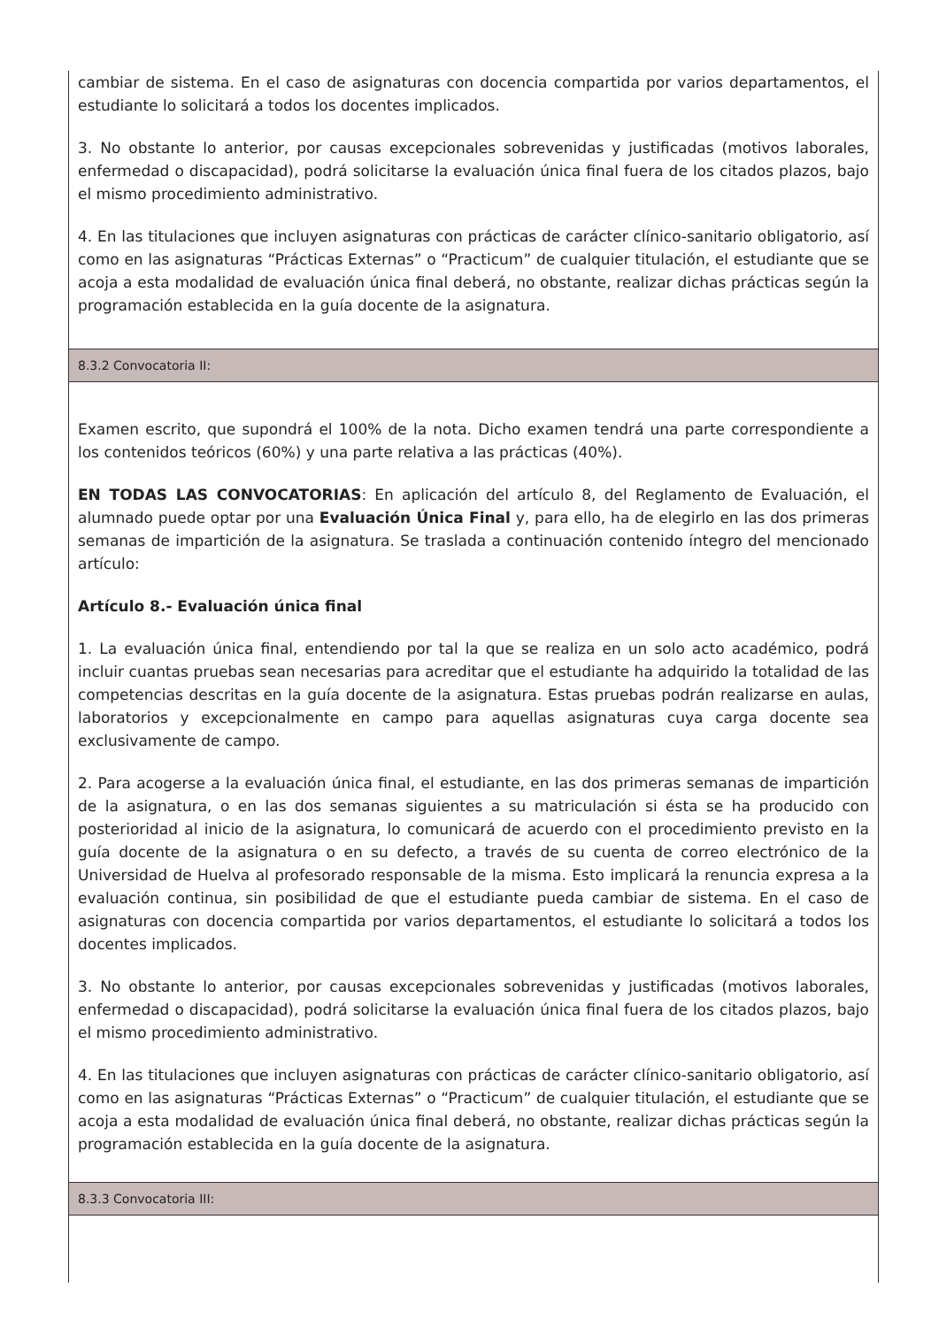cambiar de sistema. En el caso de asignaturas con docencia compartida por varios departamentos, el estudiante lo solicitará a todos los docentes implicados.
3. No obstante lo anterior, por causas excepcionales sobrevenidas y justificadas (motivos laborales, enfermedad o discapacidad), podrá solicitarse la evaluación única final fuera de los citados plazos, bajo el mismo procedimiento administrativo.
4. En las titulaciones que incluyen asignaturas con prácticas de carácter clínico-sanitario obligatorio, así como en las asignaturas “Prácticas Externas” o “Practicum” de cualquier titulación, el estudiante que se acoja a esta modalidad de evaluación única final deberá, no obstante, realizar dichas prácticas según la programación establecida en la guía docente de la asignatura.
8.3.2 Convocatoria II:
Examen escrito, que supondrá el 100% de la nota. Dicho examen tendrá una parte correspondiente a los contenidos teóricos (60%) y una parte relativa a las prácticas (40%).
EN TODAS LAS CONVOCATORIAS: En aplicación del artículo 8, del Reglamento de Evaluación, el alumnado puede optar por una Evaluación Única Final y, para ello, ha de elegirlo en las dos primeras semanas de impartición de la asignatura. Se traslada a continuación contenido íntegro del mencionado artículo:
Artículo 8.- Evaluación única final
1. La evaluación única final, entendiendo por tal la que se realiza en un solo acto académico, podrá incluir cuantas pruebas sean necesarias para acreditar que el estudiante ha adquirido la totalidad de las competencias descritas en la guía docente de la asignatura. Estas pruebas podrán realizarse en aulas, laboratorios y excepcionalmente en campo para aquellas asignaturas cuya carga docente sea exclusivamente de campo.
2. Para acogerse a la evaluación única final, el estudiante, en las dos primeras semanas de impartición de la asignatura, o en las dos semanas siguientes a su matriculación si ésta se ha producido con posterioridad al inicio de la asignatura, lo comunicará de acuerdo con el procedimiento previsto en la guía docente de la asignatura o en su defecto, a través de su cuenta de correo electrónico de la Universidad de Huelva al profesorado responsable de la misma. Esto implicará la renuncia expresa a la evaluación continua, sin posibilidad de que el estudiante pueda cambiar de sistema. En el caso de asignaturas con docencia compartida por varios departamentos, el estudiante lo solicitará a todos los docentes implicados.
3. No obstante lo anterior, por causas excepcionales sobrevenidas y justificadas (motivos laborales, enfermedad o discapacidad), podrá solicitarse la evaluación única final fuera de los citados plazos, bajo el mismo procedimiento administrativo.
4. En las titulaciones que incluyen asignaturas con prácticas de carácter clínico-sanitario obligatorio, así como en las asignaturas “Prácticas Externas” o “Practicum” de cualquier titulación, el estudiante que se acoja a esta modalidad de evaluación única final deberá, no obstante, realizar dichas prácticas según la programación establecida en la guía docente de la asignatura.
8.3.3 Convocatoria III: